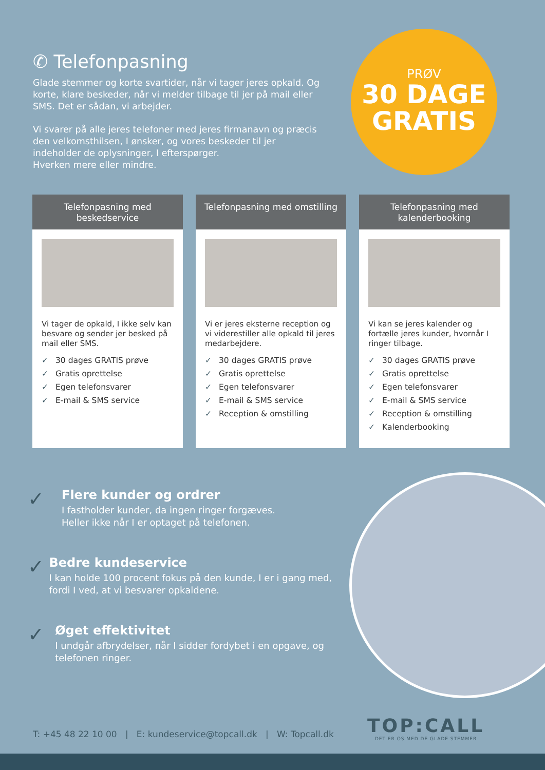✆ Telefonpasning
Glade stemmer og korte svartider, når vi tager jeres opkald. Og korte, klare beskeder, når vi melder tilbage til jer på mail eller SMS. Det er sådan, vi arbejder.
Vi svarer på alle jeres telefoner med jeres firmanavn og præcis den velkomsthilsen, I ønsker, og vores beskeder til jer indeholder de oplysninger, I efterspørger.
Hverken mere eller mindre.
PRØV
30 DAGE
GRATIS
Telefonpasning med beskedservice
Vi tager de opkald, I ikke selv kan besvare og sender jer besked på mail eller SMS.
✓ 30 dages GRATIS prøve
✓ Gratis oprettelse
✓ Egen telefonsvarer
✓ E-mail & SMS service
Telefonpasning med omstilling
Vi er jeres eksterne reception og vi viderestiller alle opkald til jeres medarbejdere.
✓ 30 dages GRATIS prøve
✓ Gratis oprettelse
✓ Egen telefonsvarer
✓ E-mail & SMS service
✓ Reception & omstilling
Telefonpasning med kalenderbooking
Vi kan se jeres kalender og fortælle jeres kunder, hvornår I ringer tilbage.
✓ 30 dages GRATIS prøve
✓ Gratis oprettelse
✓ Egen telefonsvarer
✓ E-mail & SMS service
✓ Reception & omstilling
✓ Kalenderbooking
✓
Flere kunder og ordrer
I fastholder kunder, da ingen ringer forgæves.
Heller ikke når I er optaget på telefonen.
✓
Bedre kundeservice
I kan holde 100 procent fokus på den kunde, I er i gang med, fordi I ved, at vi besvarer opkaldene.
✓
Øget effektivitet
I undgår afbrydelser, når I sidder fordybet i en opgave, og telefonen ringer.
T: +45 48 22 10 00 | E: kundeservice@topcall.dk | W: Topcall.dk
TOP:CALL
DET ER OS MED DE GLADE STEMMER